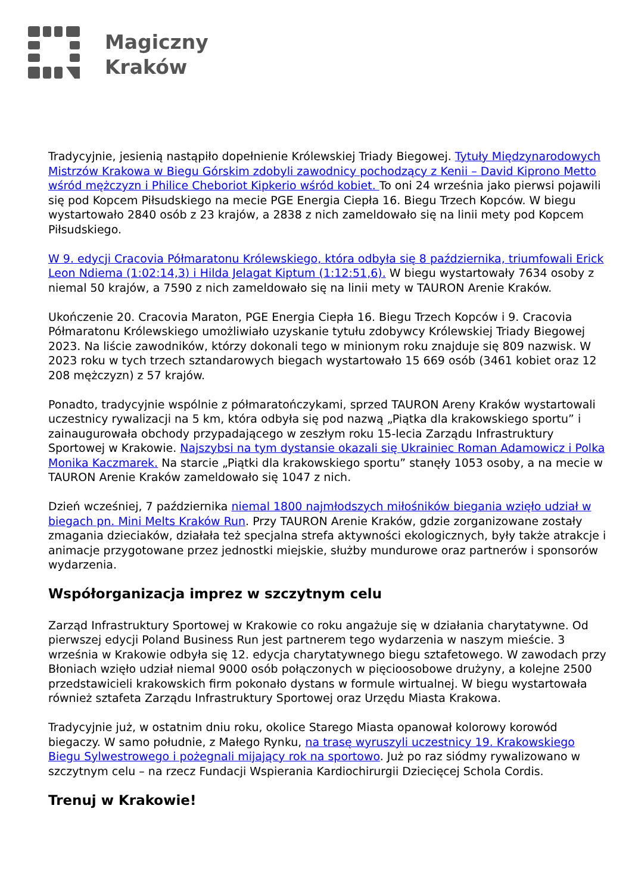Magiczny
Kraków
Tradycyjnie, jesienią nastąpiło dopełnienie Królewskiej Triady Biegowej. Tytuły Międzynarodowych Mistrzów Krakowa w Biegu Górskim zdobyli zawodnicy pochodzący z Kenii – David Kiprono Metto wśród mężczyzn i Philice Cheboriot Kipkerio wśród kobiet. To oni 24 września jako pierwsi pojawili się pod Kopcem Piłsudskiego na mecie PGE Energia Ciepła 16. Biegu Trzech Kopców. W biegu wystartowało 2840 osób z 23 krajów, a 2838 z nich zameldowało się na linii mety pod Kopcem Piłsudskiego.
W 9. edycji Cracovia Półmaratonu Królewskiego, która odbyła się 8 października, triumfowali Erick Leon Ndiema (1:02:14,3) i Hilda Jelagat Kiptum (1:12:51,6). W biegu wystartowały 7634 osoby z niemal 50 krajów, a 7590 z nich zameldowało się na linii mety w TAURON Arenie Kraków.
Ukończenie 20. Cracovia Maraton, PGE Energia Ciepła 16. Biegu Trzech Kopców i 9. Cracovia Półmaratonu Królewskiego umożliwiało uzyskanie tytułu zdobywcy Królewskiej Triady Biegowej 2023. Na liście zawodników, którzy dokonali tego w minionym roku znajduje się 809 nazwisk. W 2023 roku w tych trzech sztandarowych biegach wystartowało 15 669 osób (3461 kobiet oraz 12 208 mężczyzn) z 57 krajów.
Ponadto, tradycyjnie wspólnie z półmaratończykami, sprzed TAURON Areny Kraków wystartowali uczestnicy rywalizacji na 5 km, która odbyła się pod nazwą „Piątka dla krakowskiego sportu” i zainaugurowała obchody przypadającego w zeszłym roku 15-lecia Zarządu Infrastruktury Sportowej w Krakowie. Najszybsi na tym dystansie okazali się Ukrainiec Roman Adamowicz i Polka Monika Kaczmarek. Na starcie „Piątki dla krakowskiego sportu” stanęły 1053 osoby, a na mecie w TAURON Arenie Kraków zameldowało się 1047 z nich.
Dzień wcześniej, 7 października niemal 1800 najmłodszych miłośników biegania wzięło udział w biegach pn. Mini Melts Kraków Run. Przy TAURON Arenie Kraków, gdzie zorganizowane zostały zmagania dzieciaków, działała też specjalna strefa aktywności ekologicznych, były także atrakcje i animacje przygotowane przez jednostki miejskie, służby mundurowe oraz partnerów i sponsorów wydarzenia.
Współorganizacja imprez w szczytnym celu
Zarząd Infrastruktury Sportowej w Krakowie co roku angażuje się w działania charytatywne. Od pierwszej edycji Poland Business Run jest partnerem tego wydarzenia w naszym mieście. 3 września w Krakowie odbyła się 12. edycja charytatywnego biegu sztafetowego. W zawodach przy Błoniach wzięło udział niemal 9000 osób połączonych w pięcioosobowe drużyny, a kolejne 2500 przedstawicieli krakowskich firm pokonało dystans w formule wirtualnej. W biegu wystartowała również sztafeta Zarządu Infrastruktury Sportowej oraz Urzędu Miasta Krakowa.
Tradycyjnie już, w ostatnim dniu roku, okolice Starego Miasta opanował kolorowy korowód biegaczy. W samo południe, z Małego Rynku, na trasę wyruszyli uczestnicy 19. Krakowskiego Biegu Sylwestrowego i pożegnali mijający rok na sportowo. Już po raz siódmy rywalizowano w szczytnym celu – na rzecz Fundacji Wspierania Kardiochirurgii Dziecięcej Schola Cordis.
Trenuj w Krakowie!